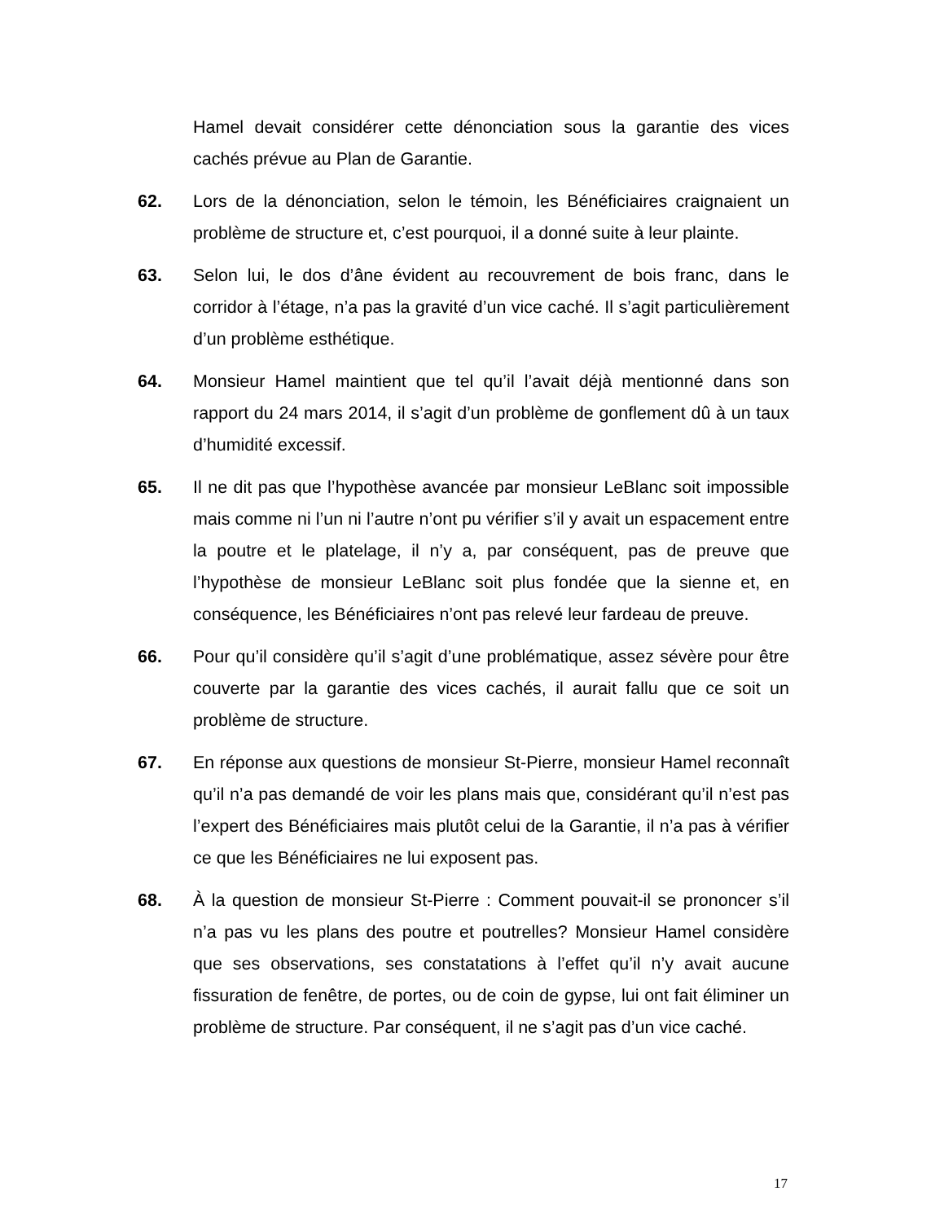Hamel devait considérer cette dénonciation sous la garantie des vices cachés prévue au Plan de Garantie.
62. Lors de la dénonciation, selon le témoin, les Bénéficiaires craignaient un problème de structure et, c’est pourquoi, il a donné suite à leur plainte.
63. Selon lui, le dos d’âne évident au recouvrement de bois franc, dans le corridor à l’étage, n’a pas la gravité d’un vice caché. Il s’agit particulièrement d’un problème esthétique.
64. Monsieur Hamel maintient que tel qu’il l’avait déjà mentionné dans son rapport du 24 mars 2014, il s’agit d’un problème de gonflement dû à un taux d’humidité excessif.
65. Il ne dit pas que l’hypothèse avancée par monsieur LeBlanc soit impossible mais comme ni l’un ni l’autre n’ont pu vérifier s’il y avait un espacement entre la poutre et le platelage, il n’y a, par conséquent, pas de preuve que l’hypothèse de monsieur LeBlanc soit plus fondée que la sienne et, en conséquence, les Bénéficiaires n’ont pas relevé leur fardeau de preuve.
66. Pour qu’il considère qu’il s’agit d’une problématique, assez sévère pour être couverte par la garantie des vices cachés, il aurait fallu que ce soit un problème de structure.
67. En réponse aux questions de monsieur St-Pierre, monsieur Hamel reconnaît qu’il n’a pas demandé de voir les plans mais que, considérant qu’il n’est pas l’expert des Bénéficiaires mais plutôt celui de la Garantie, il n’a pas à vérifier ce que les Bénéficiaires ne lui exposent pas.
68. À la question de monsieur St-Pierre : Comment pouvait-il se prononcer s’il n’a pas vu les plans des poutre et poutrelles? Monsieur Hamel considère que ses observations, ses constatations à l’effet qu’il n’y avait aucune fissuration de fenêtre, de portes, ou de coin de gypse, lui ont fait éliminer un problème de structure. Par conséquent, il ne s’agit pas d’un vice caché.
17